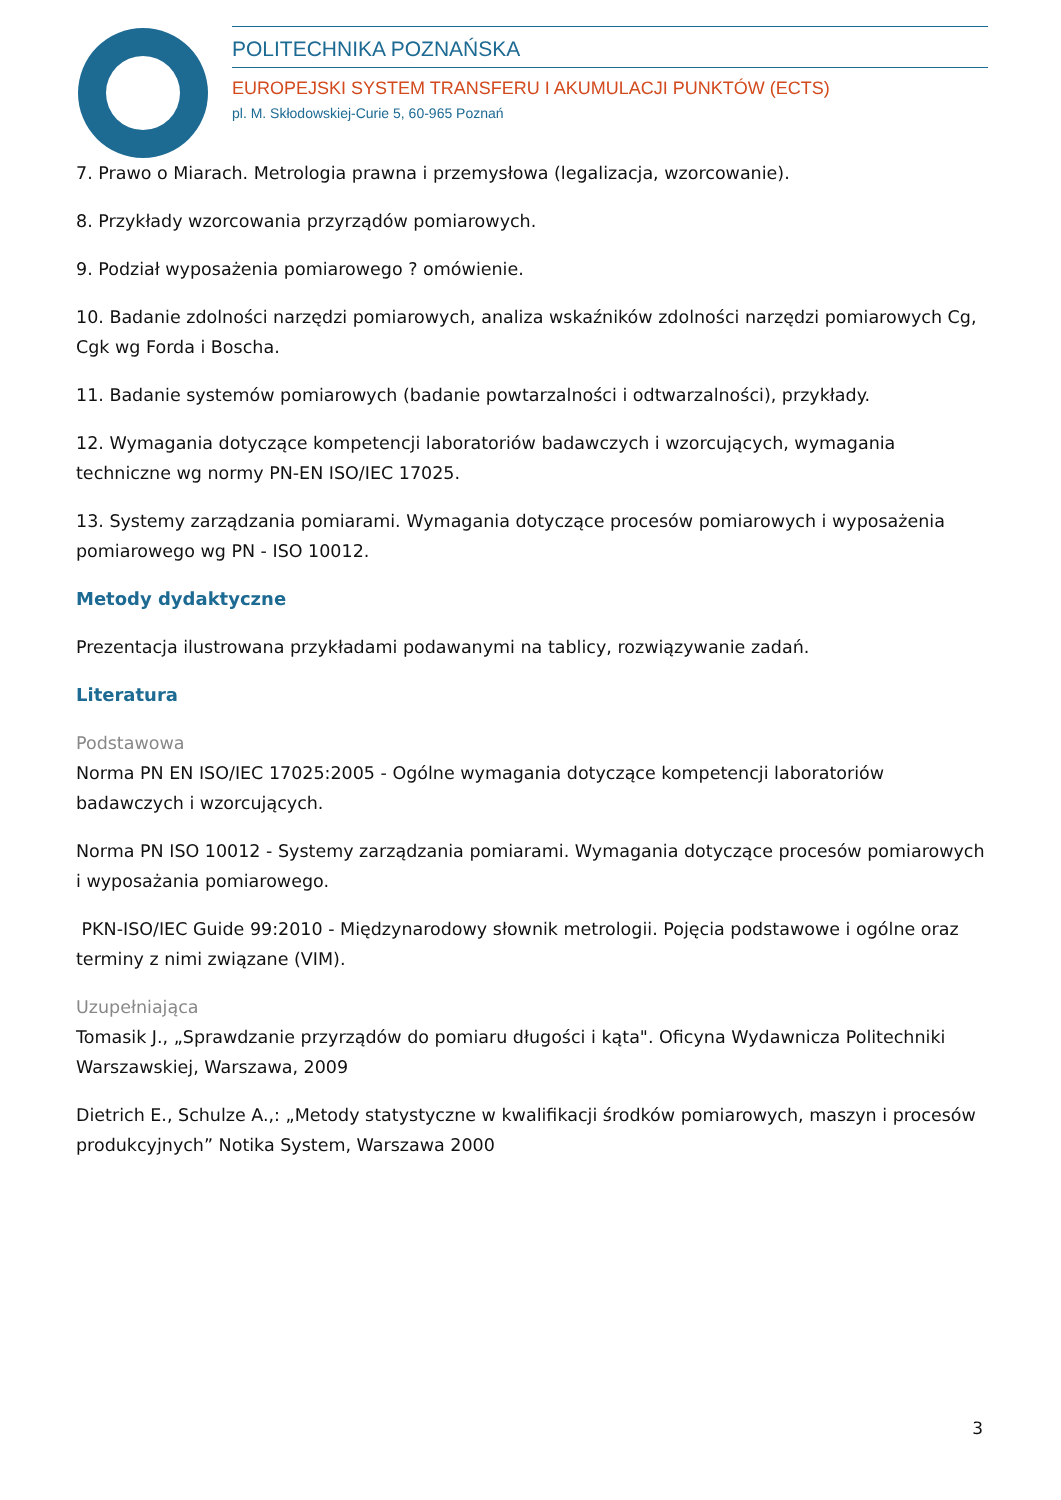POLITECHNIKA POZNAŃSKA
EUROPEJSKI SYSTEM TRANSFERU I AKUMULACJI PUNKTÓW (ECTS)
pl. M. Skłodowskiej-Curie 5, 60-965 Poznań
7. Prawo o Miarach. Metrologia prawna i przemysłowa (legalizacja, wzorcowanie).
8. Przykłady wzorcowania przyrządów pomiarowych.
9. Podział wyposażenia pomiarowego ? omówienie.
10. Badanie zdolności narzędzi pomiarowych, analiza wskaźników zdolności narzędzi pomiarowych Cg, Cgk wg Forda i Boscha.
11. Badanie systemów pomiarowych (badanie powtarzalności i odtwarzalności), przykłady.
12. Wymagania dotyczące kompetencji laboratoriów badawczych i wzorcujących, wymagania techniczne wg normy PN-EN ISO/IEC 17025.
13. Systemy zarządzania pomiarami. Wymagania dotyczące procesów pomiarowych i wyposażenia pomiarowego wg PN - ISO 10012.
Metody dydaktyczne
Prezentacja ilustrowana przykładami podawanymi na tablicy, rozwiązywanie zadań.
Literatura
Podstawowa
Norma PN EN ISO/IEC 17025:2005 - Ogólne wymagania dotyczące kompetencji laboratoriów badawczych i wzorcujących.
Norma PN ISO 10012 - Systemy zarządzania pomiarami. Wymagania dotyczące procesów pomiarowych i wyposażania pomiarowego.
PKN-ISO/IEC Guide 99:2010 - Międzynarodowy słownik metrologii. Pojęcia podstawowe i ogólne oraz terminy z nimi związane (VIM).
Uzupełniająca
Tomasik J., „Sprawdzanie przyrządów do pomiaru długości i kąta". Oficyna Wydawnicza Politechniki Warszawskiej, Warszawa, 2009
Dietrich E., Schulze A.,: „Metody statystyczne w kwalifikacji środków pomiarowych, maszyn i procesów produkcyjnych” Notika System, Warszawa 2000
3